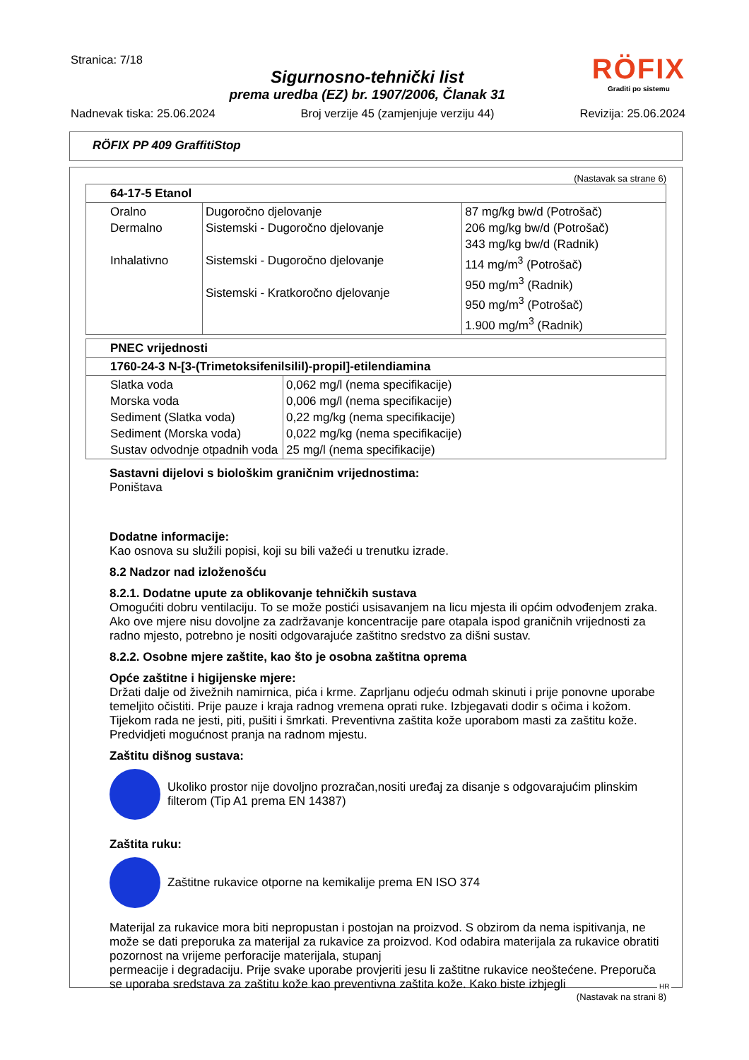Stranica: 7/18
Sigurnosno-tehnički list
prema uredba (EZ) br. 1907/2006, Članak 31
RÖFIX
Graditi po sistemu
Nadnevak tiska: 25.06.2024 Broj verzije 45 (zamjenjuje verziju 44) Revizija: 25.06.2024
RÖFIX PP 409 GraffitiStop
(Nastavak sa strane 6)
| 64-17-5 Etanol | | |
| Oralno Dermalno Inhalativno | Dugoročno djelovanje Sistemski - Dugoročno djelovanje Sistemski - Dugoročno djelovanje Sistemski - Kratkoročno djelovanje | 87 mg/kg bw/d (Potrošač) 206 mg/kg bw/d (Potrošač) 343 mg/kg bw/d (Radnik) 114 mg/m<sup>3</sup> (Potrošač) 950 mg/m<sup>3</sup> (Radnik) 950 mg/m<sup>3</sup> (Potrošač) 1.900 mg/m<sup>3</sup> (Radnik) |
| PNEC vrijednosti | |
| 1760-24-3 N-[3-(Trimetoksifenilsilil)-propil]-etilendiamina | |
| Slatka voda Morska voda Sediment (Slatka voda) Sediment (Morska voda) Sustav odvodnje otpadnih voda | 0,062 mg/l (nema specifikacije) 0,006 mg/l (nema specifikacije) 0,22 mg/kg (nema specifikacije) 0,022 mg/kg (nema specifikacije) 25 mg/l (nema specifikacije) |
Sastavni dijelovi s biološkim graničnim vrijednostima:
Poništava
Dodatne informacije:
Kao osnova su služili popisi, koji su bili važeći u trenutku izrade.
8.2 Nadzor nad izloženošću
8.2.1. Dodatne upute za oblikovanje tehničkih sustava
Omogućiti dobru ventilaciju. To se može postići usisavanjem na licu mjesta ili općim odvođenjem zraka. Ako ove mjere nisu dovoljne za zadržavanje koncentracije pare otapala ispod graničnih vrijednosti za radno mjesto, potrebno je nositi odgovarajuće zaštitno sredstvo za dišni sustav.
8.2.2. Osobne mjere zaštite, kao što je osobna zaštitna oprema
Opće zaštitne i higijenske mjere:
Držati dalje od živežnih namirnica, pića i krme. Zaprljanu odjeću odmah skinuti i prije ponovne uporabe temeljito očistiti. Prije pauze i kraja radnog vremena oprati ruke. Izbjegavati dodir s očima i kožom. Tijekom rada ne jesti, piti, pušiti i šmrkati. Preventivna zaštita kože uporabom masti za zaštitu kože. Predvidjeti mogućnost pranja na radnom mjestu.
Zaštitu dišnog sustava:
Ukoliko prostor nije dovoljno prozračan,nositi uređaj za disanje s odgovarajućim plinskim filterom (Tip A1 prema EN 14387)
Zaštita ruku:
Zaštitne rukavice otporne na kemikalije prema EN ISO 374
Materijal za rukavice mora biti nepropustan i postojan na proizvod. S obzirom da nema ispitivanja, ne može se dati preporuka za materijal za rukavice za proizvod. Kod odabira materijala za rukavice obratiti pozornost na vrijeme perforacije materijala, stupanj
permeacije i degradaciju. Prije svake uporabe provjeriti jesu li zaštitne rukavice neoštećene. Preporuča se uporaba sredstava za zaštitu kože kao preventivna zaštita kože. Kako biste izbjegli
(Nastavak na strani 8)
HR